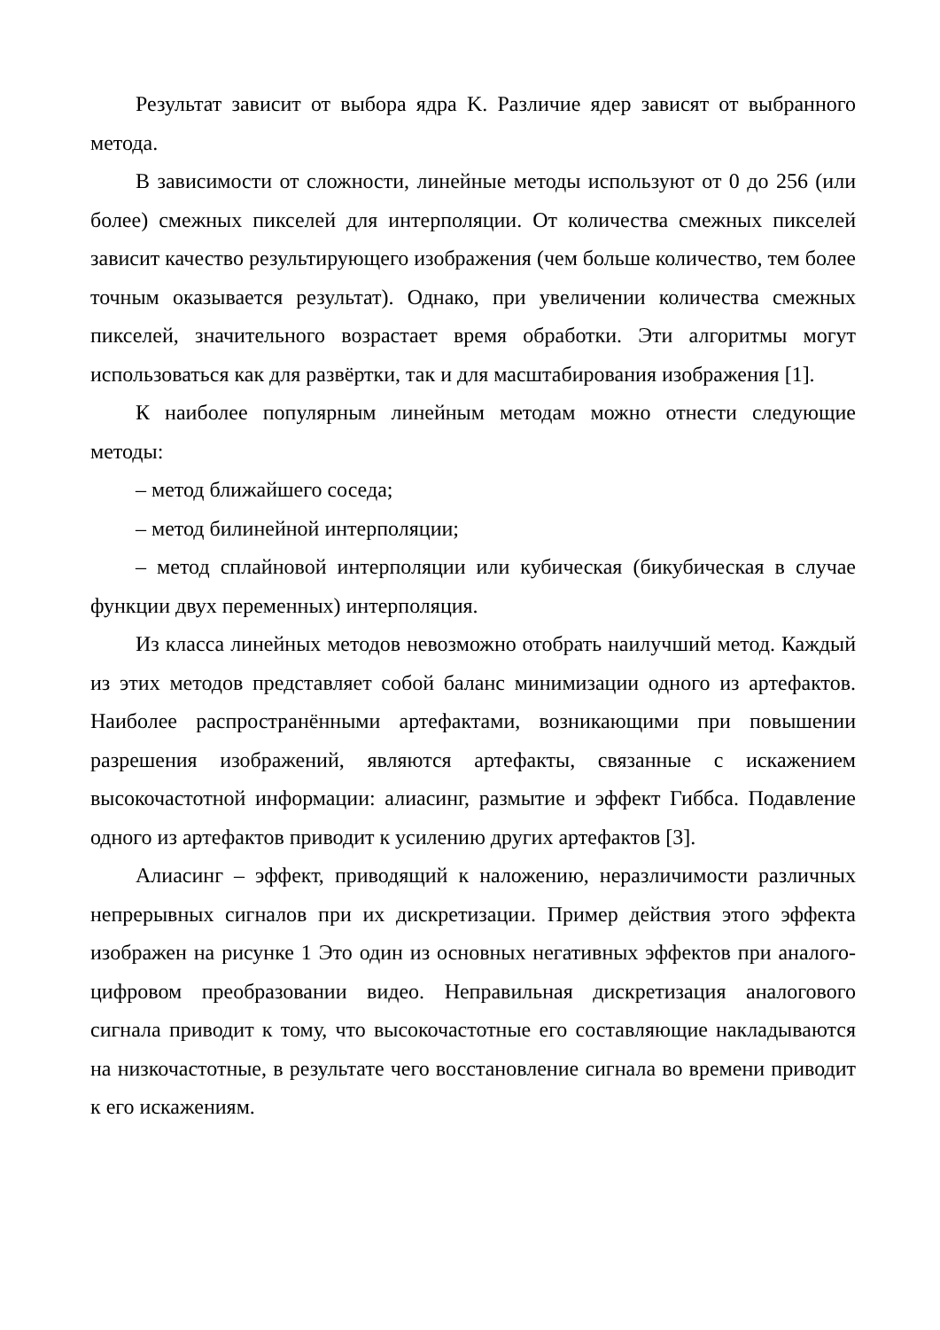Результат зависит от выбора ядра K. Различие ядер зависят от выбранного метода.
В зависимости от сложности, линейные методы используют от 0 до 256 (или более) смежных пикселей для интерполяции. От количества смежных пикселей зависит качество результирующего изображения (чем больше количество, тем более точным оказывается результат). Однако, при увеличении количества смежных пикселей, значительного возрастает время обработки. Эти алгоритмы могут использоваться как для развёртки, так и для масштабирования изображения [1].
К наиболее популярным линейным методам можно отнести следующие методы:
– метод ближайшего соседа;
– метод билинейной интерполяции;
– метод сплайновой интерполяции или кубическая (бикубическая в случае функции двух переменных) интерполяция.
Из класса линейных методов невозможно отобрать наилучший метод. Каждый из этих методов представляет собой баланс минимизации одного из артефактов. Наиболее распространёнными артефактами, возникающими при повышении разрешения изображений, являются артефакты, связанные с искажением высокочастотной информации: алиасинг, размытие и эффект Гиббса. Подавление одного из артефактов приводит к усилению других артефактов [3].
Алиасинг – эффект, приводящий к наложению, неразличимости различных непрерывных сигналов при их дискретизации. Пример действия этого эффекта изображен на рисунке 1 Это один из основных негативных эффектов при аналого-цифровом преобразовании видео. Неправильная дискретизация аналогового сигнала приводит к тому, что высокочастотные его составляющие накладываются на низкочастотные, в результате чего восстановление сигнала во времени приводит к его искажениям.